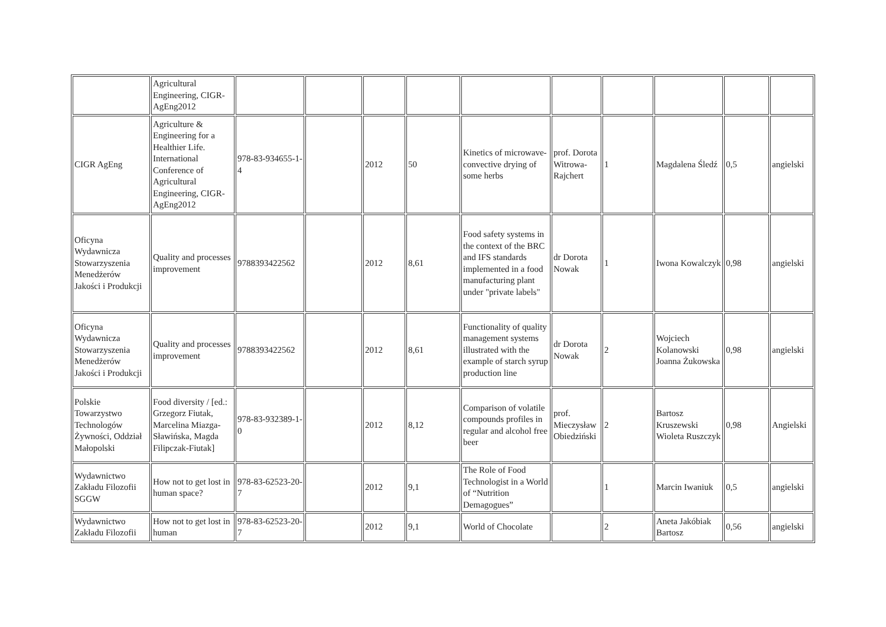| | Agricultural Engineering, CIGR-AgEng2012 | | | | | | | | | | |
| CIGR AgEng | Agriculture & Engineering for a Healthier Life. International Conference of Agricultural Engineering, CIGR-AgEng2012 | 978-83-934655-1-4 | | 2012 | 50 | Kinetics of microwave-convective drying of some herbs | prof. Dorota Witrowa-Rajchert | 1 | Magdalena Śledź | 0,5 | angielski |
| Oficyna Wydawnicza Stowarzyszenia Menedżerów Jakości i Produkcji | Quality and processes improvement | 9788393422562 | | 2012 | 8,61 | Food safety systems in the context of the BRC and IFS standards implemented in a food manufacturing plant under "private labels" | dr Dorota Nowak | 1 | Iwona Kowalczyk | 0,98 | angielski |
| Oficyna Wydawnicza Stowarzyszenia Menedżerów Jakości i Produkcji | Quality and processes improvement | 9788393422562 | | 2012 | 8,61 | Functionality of quality management systems illustrated with the example of starch syrup production line | dr Dorota Nowak | 2 | Wojciech Kolanowski Joanna Żukowska | 0,98 | angielski |
| Polskie Towarzystwo Technologów Żywności, Oddział Małopolski | Food diversity / [ed.: Grzegorz Fiutak, Marcelina Miazga-Sławińska, Magda Filipczak-Fiutak] | 978-83-932389-1-0 | | 2012 | 8,12 | Comparison of volatile compounds profiles in regular and alcohol free beer | prof. Mieczysław Obiedziński | 2 | Bartosz Kruszewski Wioleta Ruszczyk | 0,98 | Angielski |
| Wydawnictwo Zakładu Filozofii SGGW | How not to get lost in human space? | 978-83-62523-20-7 | | 2012 | 9,1 | The Role of Food Technologist in a World of “Nutrition Demagogues” | | 1 | Marcin Iwaniuk | 0,5 | angielski |
| Wydawnictwo Zakładu Filozofii | How not to get lost in human | 978-83-62523-20-7 | | 2012 | 9,1 | World of Chocolate | | 2 | Aneta Jakóbiak Bartosz | 0,56 | angielski |